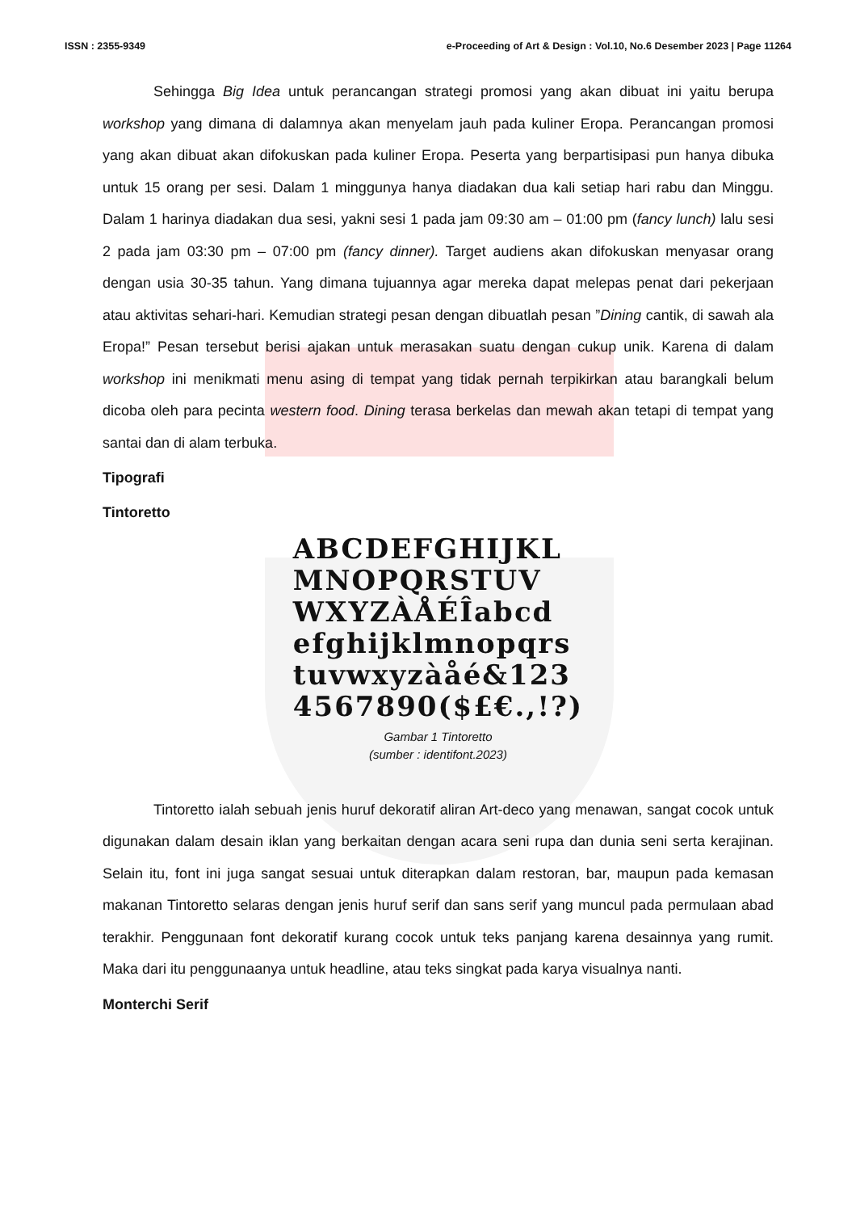ISSN : 2355-9349 e-Proceeding of Art & Design : Vol.10, No.6 Desember 2023 | Page 11264
Sehingga Big Idea untuk perancangan strategi promosi yang akan dibuat ini yaitu berupa workshop yang dimana di dalamnya akan menyelam jauh pada kuliner Eropa. Perancangan promosi yang akan dibuat akan difokuskan pada kuliner Eropa. Peserta yang berpartisipasi pun hanya dibuka untuk 15 orang per sesi. Dalam 1 minggunya hanya diadakan dua kali setiap hari rabu dan Minggu. Dalam 1 harinya diadakan dua sesi, yakni sesi 1 pada jam 09:30 am – 01:00 pm (fancy lunch) lalu sesi 2 pada jam 03:30 pm – 07:00 pm (fancy dinner). Target audiens akan difokuskan menyasar orang dengan usia 30-35 tahun. Yang dimana tujuannya agar mereka dapat melepas penat dari pekerjaan atau aktivitas sehari-hari. Kemudian strategi pesan dengan dibuatlah pesan ”Dining cantik, di sawah ala Eropa!” Pesan tersebut berisi ajakan untuk merasakan suatu dengan cukup unik. Karena di dalam workshop ini menikmati menu asing di tempat yang tidak pernah terpikirkan atau barangkali belum dicoba oleh para pecinta western food. Dining terasa berkelas dan mewah akan tetapi di tempat yang santai dan di alam terbuka.
Tipografi
Tintoretto
ABCDEFGHIJKL
MNOPQRSTUV
WXYZÀÅÉÎabcd
efghijklmnopqrs
tuvwxyzàåé&123
4567890($£€.,!?)
Gambar 1 Tintoretto
(sumber : identifont.2023)
Tintoretto ialah sebuah jenis huruf dekoratif aliran Art-deco yang menawan, sangat cocok untuk digunakan dalam desain iklan yang berkaitan dengan acara seni rupa dan dunia seni serta kerajinan. Selain itu, font ini juga sangat sesuai untuk diterapkan dalam restoran, bar, maupun pada kemasan makanan Tintoretto selaras dengan jenis huruf serif dan sans serif yang muncul pada permulaan abad terakhir. Penggunaan font dekoratif kurang cocok untuk teks panjang karena desainnya yang rumit. Maka dari itu penggunaanya untuk headline, atau teks singkat pada karya visualnya nanti.
Monterchi Serif